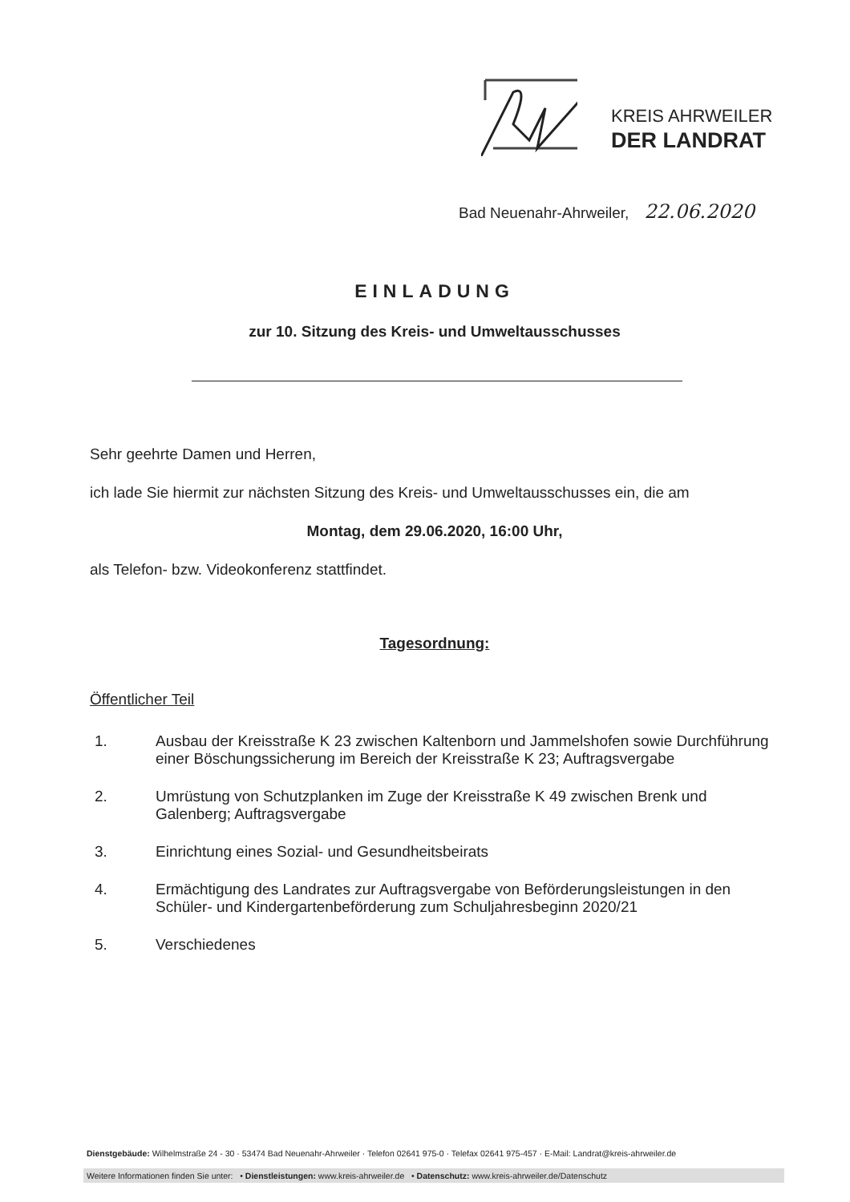KREIS AHRWEILER
DER LANDRAT
Bad Neuenahr-Ahrweiler, 22.06.2020
EINLADUNG
zur 10. Sitzung des Kreis- und Umweltausschusses
Sehr geehrte Damen und Herren,
ich lade Sie hiermit zur nächsten Sitzung des Kreis- und Umweltausschusses ein, die am
Montag, dem 29.06.2020, 16:00 Uhr,
als Telefon- bzw. Videokonferenz stattfindet.
Tagesordnung:
Öffentlicher Teil
1. Ausbau der Kreisstraße K 23 zwischen Kaltenborn und Jammelshofen sowie Durchführung einer Böschungssicherung im Bereich der Kreisstraße K 23; Auftragsvergabe
2. Umrüstung von Schutzplanken im Zuge der Kreisstraße K 49 zwischen Brenk und Galenberg; Auftragsvergabe
3. Einrichtung eines Sozial- und Gesundheitsbeirats
4. Ermächtigung des Landrates zur Auftragsvergabe von Beförderungsleistungen in den Schüler- und Kindergartenbeförderung zum Schuljahresbeginn 2020/21
5. Verschiedenes
Dienstgebäude: Wilhelmstraße 24 - 30 · 53474 Bad Neuenahr-Ahrweiler · Telefon 02641 975-0 · Telefax 02641 975-457 · E-Mail: Landrat@kreis-ahrweiler.de
Weitere Informationen finden Sie unter: • Dienstleistungen: www.kreis-ahrweiler.de • Datenschutz: www.kreis-ahrweiler.de/Datenschutz